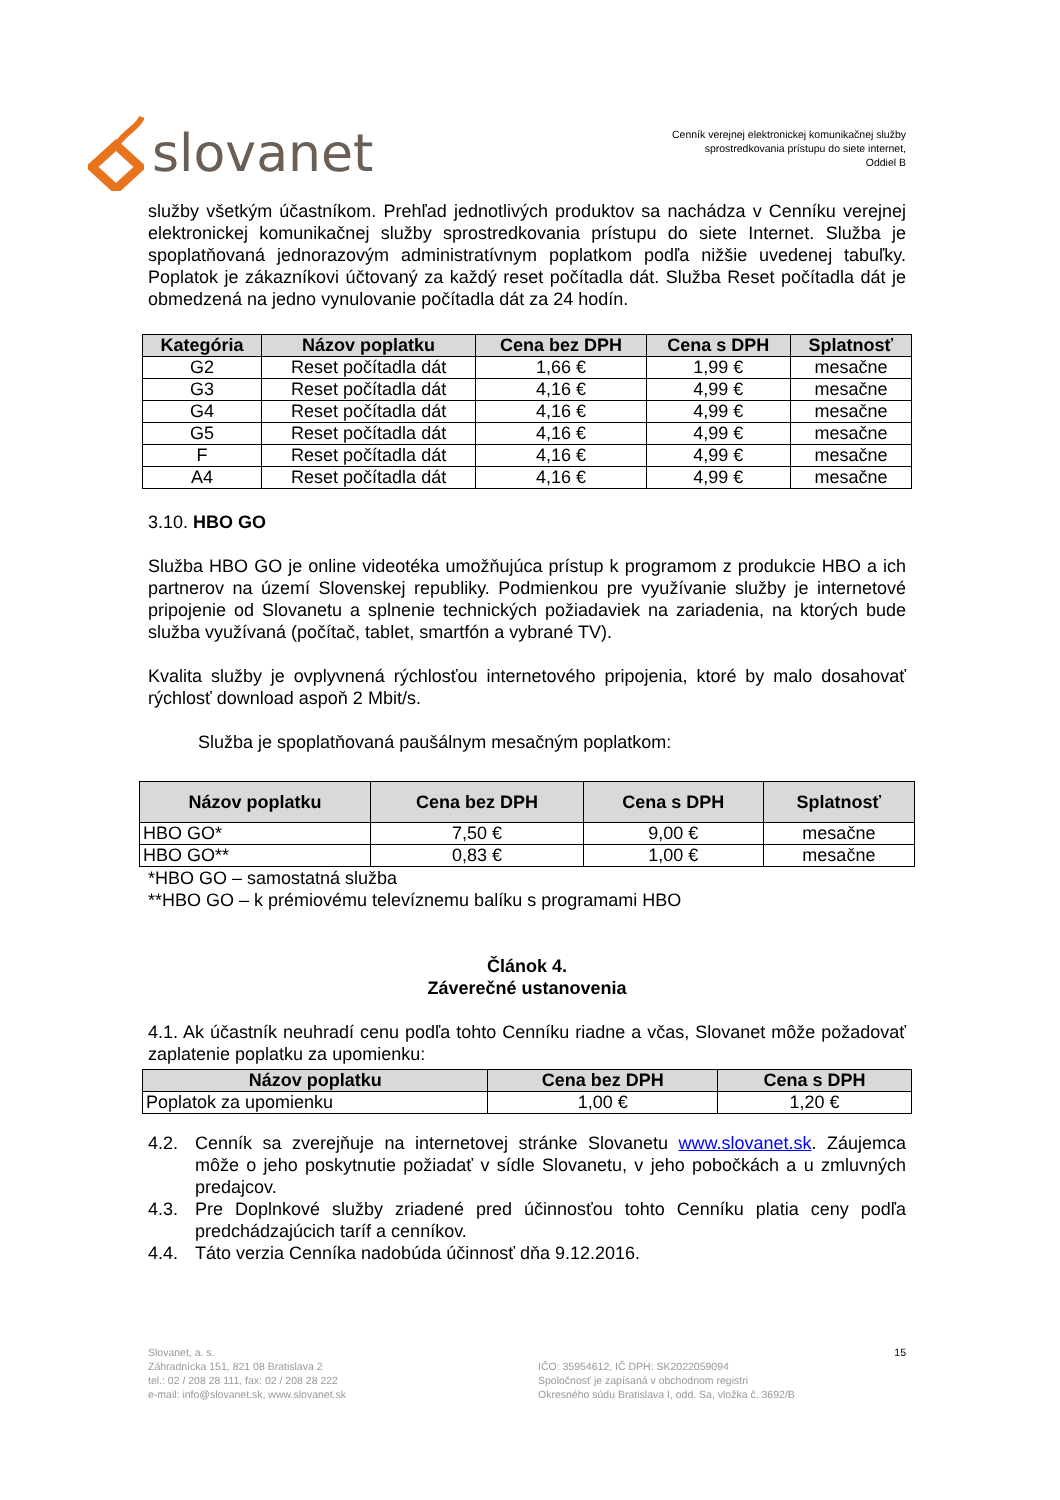slovanet
Cenník verejnej elektronickej komunikačnej služby
sprostredkovania prístupu do siete internet,
Oddiel B
služby všetkým účastníkom. Prehľad jednotlivých produktov sa nachádza v Cenníku verejnej elektronickej komunikačnej služby sprostredkovania prístupu do siete Internet. Služba je spoplatňovaná jednorazovým administratívnym poplatkom podľa nižšie uvedenej tabuľky. Poplatok je zákazníkovi účtovaný za každý reset počítadla dát. Služba Reset počítadla dát je obmedzená na jedno vynulovanie počítadla dát za 24 hodín.
| Kategória | Názov poplatku | Cena bez DPH | Cena s DPH | Splatnosť |
| --- | --- | --- | --- | --- |
| G2 | Reset počítadla dát | 1,66 € | 1,99 € | mesačne |
| G3 | Reset počítadla dát | 4,16 € | 4,99 € | mesačne |
| G4 | Reset počítadla dát | 4,16 € | 4,99 € | mesačne |
| G5 | Reset počítadla dát | 4,16 € | 4,99 € | mesačne |
| F | Reset počítadla dát | 4,16 € | 4,99 € | mesačne |
| A4 | Reset počítadla dát | 4,16 € | 4,99 € | mesačne |
3.10. HBO GO
Služba HBO GO je online videotéka umožňujúca prístup k programom z produkcie HBO a ich partnerov na území Slovenskej republiky. Podmienkou pre využívanie služby je internetové pripojenie od Slovanetu a splnenie technických požiadaviek na zariadenia, na ktorých bude služba využívaná (počítač, tablet, smartfón a vybrané TV).
Kvalita služby je ovplyvnená rýchlosťou internetového pripojenia, ktoré by malo dosahovať rýchlosť download aspoň 2 Mbit/s.
Služba je spoplatňovaná paušálnym mesačným poplatkom:
| Názov poplatku | Cena bez DPH | Cena s DPH | Splatnosť |
| --- | --- | --- | --- |
| HBO GO* | 7,50 € | 9,00 € | mesačne |
| HBO GO** | 0,83 € | 1,00 € | mesačne |
*HBO GO – samostatná služba
**HBO GO – k prémiovému televíznemu balíku s programami HBO
Článok 4.
Záverečné ustanovenia
4.1. Ak účastník neuhradí cenu podľa tohto Cenníku riadne a včas, Slovanet môže požadovať zaplatenie poplatku za upomienku:
| Názov poplatku | Cena bez DPH | Cena s DPH |
| --- | --- | --- |
| Poplatok za upomienku | 1,00 € | 1,20 € |
4.2. Cenník sa zverejňuje na internetovej stránke Slovanetu www.slovanet.sk. Záujemca môže o jeho poskytnutie požiadať v sídle Slovanetu, v jeho pobočkách a u zmluvných predajcov.
4.3. Pre Doplnkové služby zriadené pred účinnosťou tohto Cenníku platia ceny podľa predchádzajúcich taríf a cenníkov.
4.4. Táto verzia Cenníka nadobúda účinnosť dňa 9.12.2016.
Slovanet, a. s.
Záhradnícka 151, 821 08 Bratislava 2
tel.: 02 / 208 28 111, fax: 02 / 208 28 222
e-mail: info@slovanet.sk, www.slovanet.sk
IČO: 35954612, IČ DPH: SK2022059094
Spoločnosť je zapísaná v obchodnom registri
Okresného súdu Bratislava I, odd. Sa, vložka č. 3692/B
15